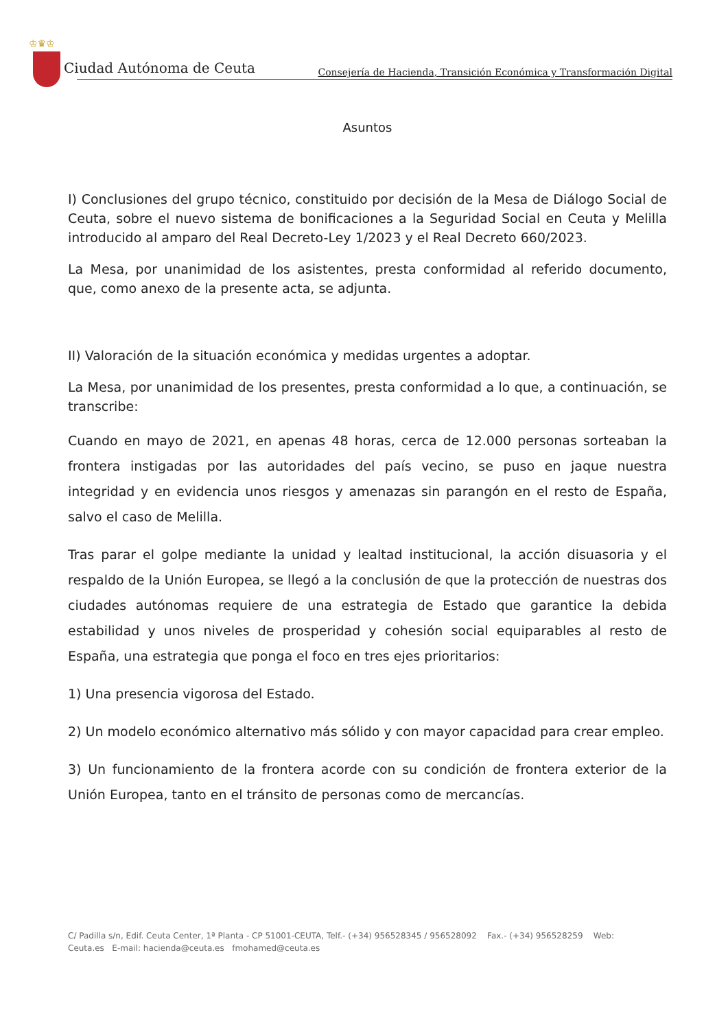♔♛♔
Ciudad Autónoma de Ceuta
Consejería de Hacienda, Transición Económica y Transformación Digital
Asuntos
I) Conclusiones del grupo técnico, constituido por decisión de la Mesa de Diálogo Social de Ceuta, sobre el nuevo sistema de bonificaciones a la Seguridad Social en Ceuta y Melilla introducido al amparo del Real Decreto-Ley 1/2023 y el Real Decreto 660/2023.
La Mesa, por unanimidad de los asistentes, presta conformidad al referido documento, que, como anexo de la presente acta, se adjunta.
II) Valoración de la situación económica y medidas urgentes a adoptar.
La Mesa, por unanimidad de los presentes, presta conformidad a lo que, a continuación, se transcribe:
Cuando en mayo de 2021, en apenas 48 horas, cerca de 12.000 personas sorteaban la frontera instigadas por las autoridades del país vecino, se puso en jaque nuestra integridad y en evidencia unos riesgos y amenazas sin parangón en el resto de España, salvo el caso de Melilla.
Tras parar el golpe mediante la unidad y lealtad institucional, la acción disuasoria y el respaldo de la Unión Europea, se llegó a la conclusión de que la protección de nuestras dos ciudades autónomas requiere de una estrategia de Estado que garantice la debida estabilidad y unos niveles de prosperidad y cohesión social equiparables al resto de España, una estrategia que ponga el foco en tres ejes prioritarios:
1) Una presencia vigorosa del Estado.
2) Un modelo económico alternativo más sólido y con mayor capacidad para crear empleo.
3) Un funcionamiento de la frontera acorde con su condición de frontera exterior de la Unión Europea, tanto en el tránsito de personas como de mercancías.
C/ Padilla s/n, Edif. Ceuta Center, 1ª Planta - CP 51001-CEUTA, Telf.- (+34) 956528345 / 956528092 Fax.- (+34) 956528259 Web:
Ceuta.es E-mail: hacienda@ceuta.es fmohamed@ceuta.es